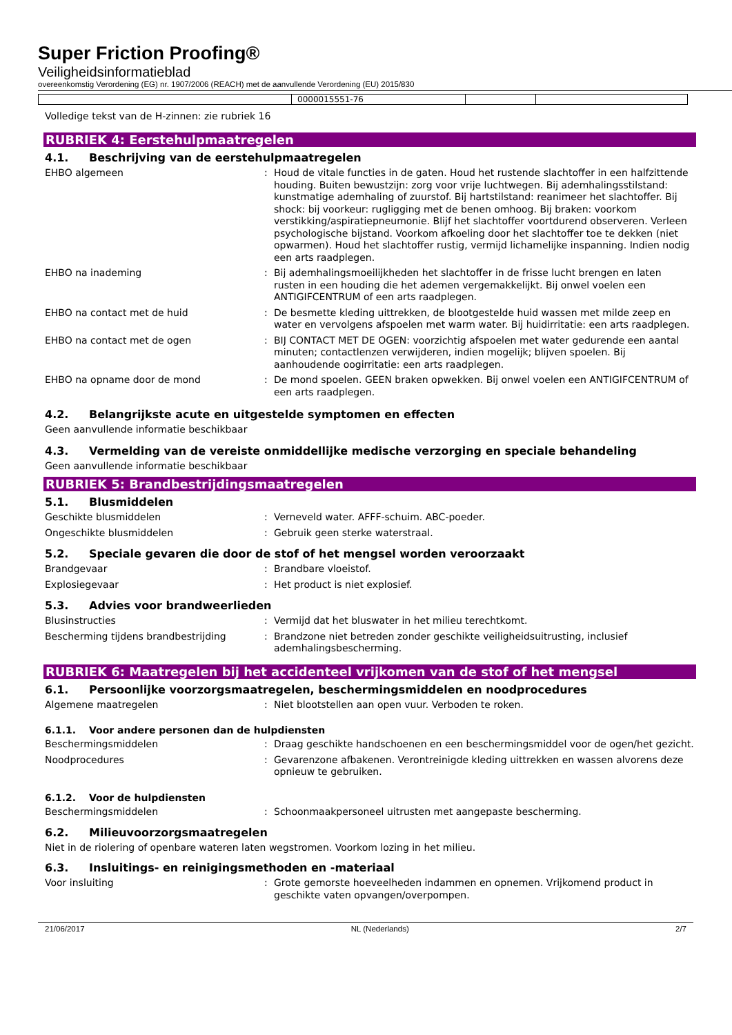Super Friction Proofing®
Veiligheidsinformatieblad
overeenkomstig Verordening (EG) nr. 1907/2006 (REACH) met de aanvullende Verordening (EU) 2015/830
| | 0000015551-76 | | |
Volledige tekst van de H-zinnen: zie rubriek 16
RUBRIEK 4: Eerstehulpmaatregelen
4.1. Beschrijving van de eerstehulpmaatregelen
EHBO algemeen : Houd de vitale functies in de gaten. Houd het rustende slachtoffer in een halfzittende houding. Buiten bewustzijn: zorg voor vrije luchtwegen. Bij ademhalingsstilstand: kunstmatige ademhaling of zuurstof. Bij hartstilstand: reanimeer het slachtoffer. Bij shock: bij voorkeur: rugligging met de benen omhoog. Bij braken: voorkom verstikking/aspiratiepneumonie. Blijf het slachtoffer voortdurend observeren. Verleen psychologische bijstand. Voorkom afkoeling door het slachtoffer toe te dekken (niet opwarmen). Houd het slachtoffer rustig, vermijd lichamelijke inspanning. Indien nodig een arts raadplegen.
EHBO na inademing : Bij ademhalingsmoeilijkheden het slachtoffer in de frisse lucht brengen en laten rusten in een houding die het ademen vergemakkelijkt. Bij onwel voelen een ANTIGIFCENTRUM of een arts raadplegen.
EHBO na contact met de huid : De besmette kleding uittrekken, de blootgestelde huid wassen met milde zeep en water en vervolgens afspoelen met warm water. Bij huidirritatie: een arts raadplegen.
EHBO na contact met de ogen : BIJ CONTACT MET DE OGEN: voorzichtig afspoelen met water gedurende een aantal minuten; contactlenzen verwijderen, indien mogelijk; blijven spoelen. Bij aanhoudende oogirritatie: een arts raadplegen.
EHBO na opname door de mond : De mond spoelen. GEEN braken opwekken. Bij onwel voelen een ANTIGIFCENTRUM of een arts raadplegen.
4.2. Belangrijkste acute en uitgestelde symptomen en effecten
Geen aanvullende informatie beschikbaar
4.3. Vermelding van de vereiste onmiddellijke medische verzorging en speciale behandeling
Geen aanvullende informatie beschikbaar
RUBRIEK 5: Brandbestrijdingsmaatregelen
5.1. Blusmiddelen
Geschikte blusmiddelen : Verneveld water. AFFF-schuim. ABC-poeder.
Ongeschikte blusmiddelen : Gebruik geen sterke waterstraal.
5.2. Speciale gevaren die door de stof of het mengsel worden veroorzaakt
Brandgevaar : Brandbare vloeistof.
Explosiegevaar : Het product is niet explosief.
5.3. Advies voor brandweerlieden
Blusinstructies : Vermijd dat het bluswater in het milieu terechtkomt.
Bescherming tijdens brandbestrijding : Brandzone niet betreden zonder geschikte veiligheidsuitrusting, inclusief ademhalingsbescherming.
RUBRIEK 6: Maatregelen bij het accidenteel vrijkomen van de stof of het mengsel
6.1. Persoonlijke voorzorgsmaatregelen, beschermingsmiddelen en noodprocedures
Algemene maatregelen : Niet blootstellen aan open vuur. Verboden te roken.
6.1.1. Voor andere personen dan de hulpdiensten
Beschermingsmiddelen : Draag geschikte handschoenen en een beschermingsmiddel voor de ogen/het gezicht.
Noodprocedures : Gevarenzone afbakenen. Verontreinigde kleding uittrekken en wassen alvorens deze opnieuw te gebruiken.
6.1.2. Voor de hulpdiensten
Beschermingsmiddelen : Schoonmaakpersoneel uitrusten met aangepaste bescherming.
6.2. Milieuvoorzorgsmaatregelen
Niet in de riolering of openbare wateren laten wegstromen. Voorkom lozing in het milieu.
6.3. Insluitings- en reinigingsmethoden en -materiaal
Voor insluiting : Grote gemorste hoeveelheden indammen en opnemen. Vrijkomend product in geschikte vaten opvangen/overpompen.
21/06/2017 NL (Nederlands) 2/7